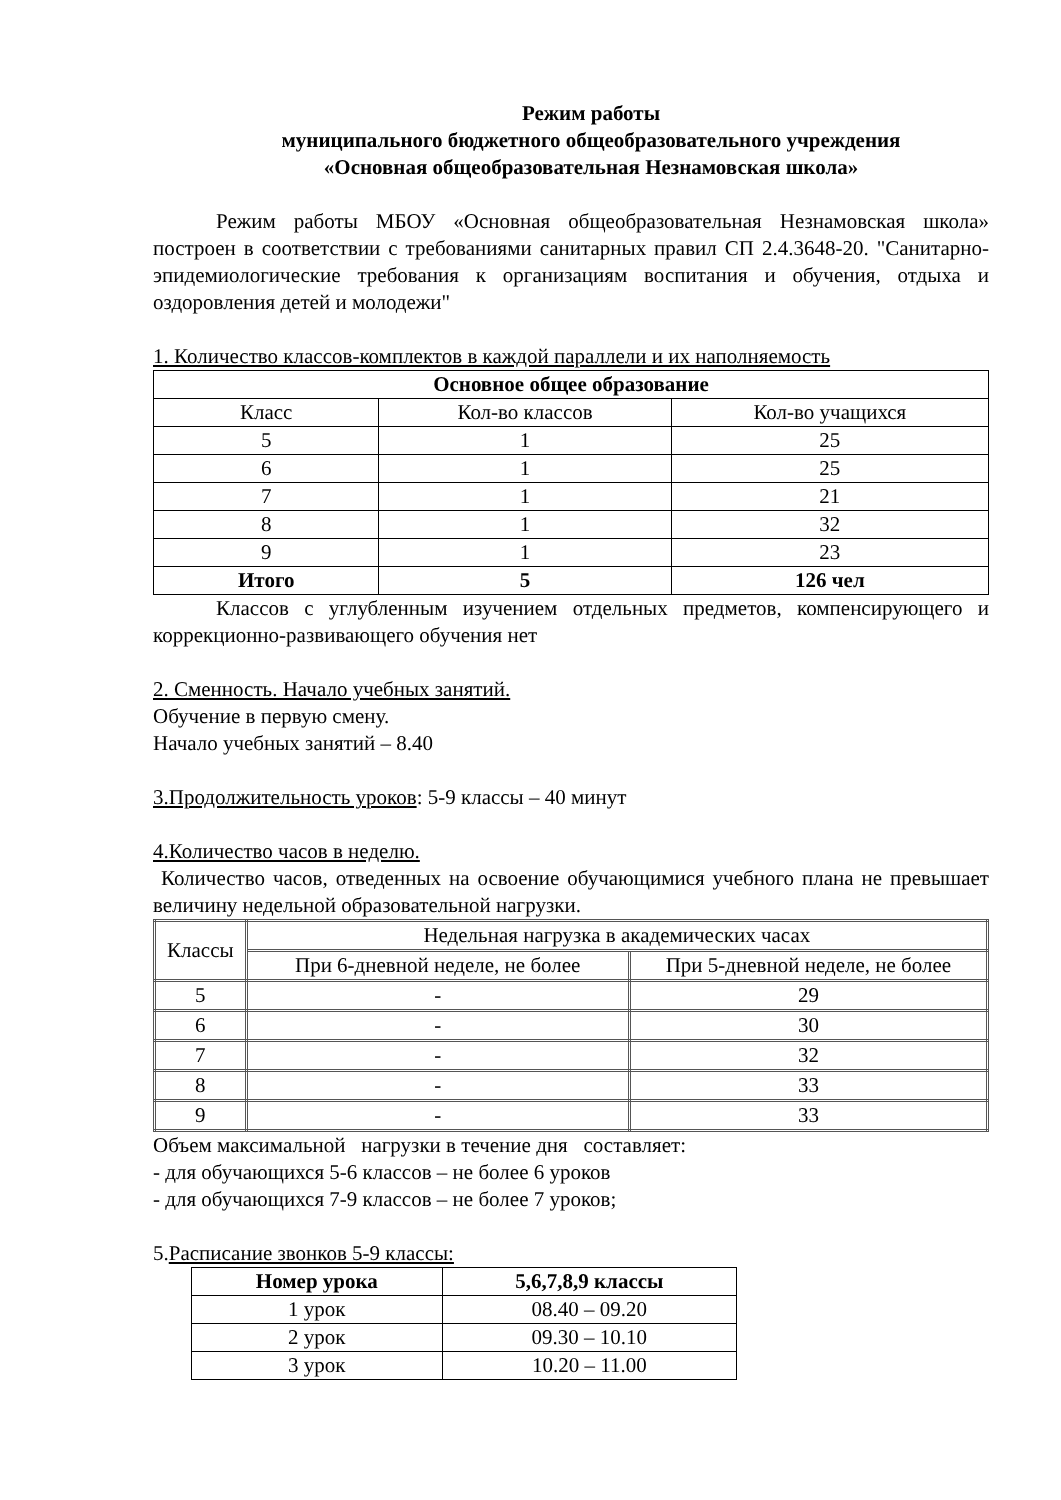Режим работы
муниципального бюджетного общеобразовательного учреждения
«Основная общеобразовательная Незнамовская школа»
Режим работы МБОУ «Основная общеобразовательная Незнамовская школа» построен в соответствии с требованиями санитарных правил СП 2.4.3648-20. "Санитарно-эпидемиологические требования к организациям воспитания и обучения, отдыха и оздоровления детей и молодежи"
1. Количество классов-комплектов в каждой параллели и их наполняемость
| Основное общее образование | | |
| --- | --- | --- |
| Класс | Кол-во классов | Кол-во учащихся |
| 5 | 1 | 25 |
| 6 | 1 | 25 |
| 7 | 1 | 21 |
| 8 | 1 | 32 |
| 9 | 1 | 23 |
| Итого | 5 | 126 чел |
Классов с углубленным изучением отдельных предметов, компенсирующего и коррекционно-развивающего обучения нет
2. Сменность. Начало учебных занятий.
Обучение в первую смену.
Начало учебных занятий – 8.40
3.Продолжительность уроков: 5-9 классы – 40 минут
4.Количество часов в неделю.
Количество часов, отведенных на освоение обучающимися учебного плана не превышает величину недельной образовательной нагрузки.
| Классы | Недельная нагрузка в академических часах | |
| --- | --- | --- |
| | При 6-дневной неделе, не более | При 5-дневной неделе, не более |
| 5 | - | 29 |
| 6 | - | 30 |
| 7 | - | 32 |
| 8 | - | 33 |
| 9 | - | 33 |
Объем максимальной нагрузки в течение дня составляет:
- для обучающихся 5-6 классов – не более 6 уроков
- для обучающихся 7-9 классов – не более 7 уроков;
5.Расписание звонков 5-9 классы:
| Номер урока | 5,6,7,8,9 классы |
| --- | --- |
| 1 урок | 08.40 – 09.20 |
| 2 урок | 09.30 – 10.10 |
| 3 урок | 10.20 – 11.00 |